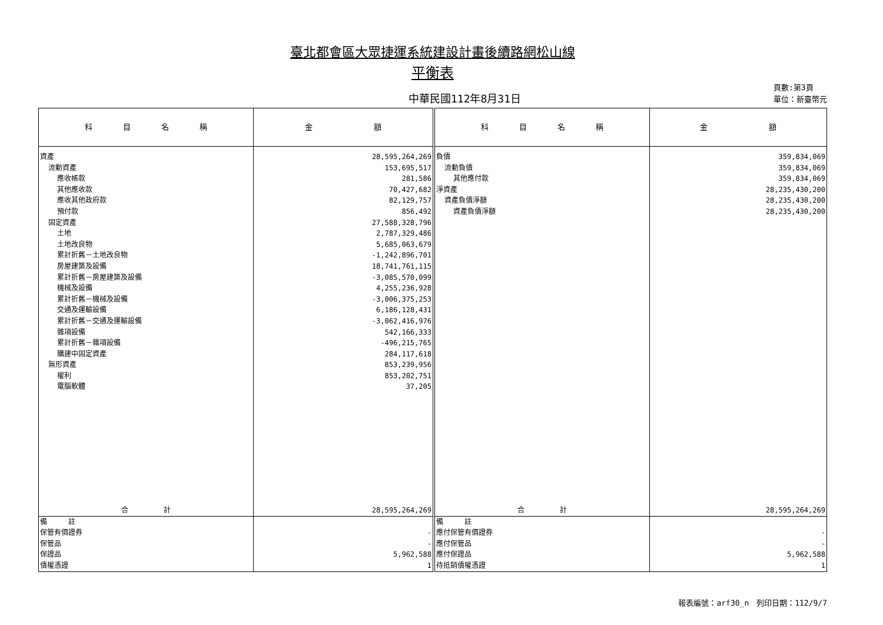臺北都會區大眾捷運系統建設計畫後續路網松山線
平衡表
中華民國112年8月31日
頁數:第3頁
單位：新臺幣元
| 科 目 名 稱 | 金 額 | 科 目 名 稱 | 金 額 |
| --- | --- | --- | --- |
| 資產 流動資產 應收帳款 其他應收款 應收其他政府款 預付款 固定資產 土地 土地改良物 累計折舊－土地改良物 房屋建築及設備 累計折舊－房屋建築及設備 機械及設備 累計折舊－機械及設備 交通及運輸設備 累計折舊－交通及運輸設備 雜項設備 累計折舊－雜項設備 購建中固定資產 無形資產 權利 電腦軟體 | 28,595,264,269 153,695,517 281,586 70,427,682 82,129,757 856,492 27,588,328,796 2,787,329,486 5,685,063,679 -1,242,896,701 18,741,761,115 -3,085,570,099 4,255,236,928 -3,006,375,253 6,186,128,431 -3,062,416,976 542,166,333 -496,215,765 284,117,618 853,239,956 853,202,751 37,205 | 負債 流動負債 其他應付款 淨資產 資產負債淨額 資產負債淨額 | 359,834,069 359,834,069 359,834,069 28,235,430,200 28,235,430,200 28,235,430,200 |
| 合 計 | 28,595,264,269 | 合 計 | 28,595,264,269 |
| 備 註 保管有價證券 保管品 保證品 債權憑證 | - - 5,962,588 1 | 備 註 應付保管有價證券 應付保管品 應付保證品 待抵銷債權憑證 | - - 5,962,588 1 |
報表編號：arf30_n　列印日期：112/9/7